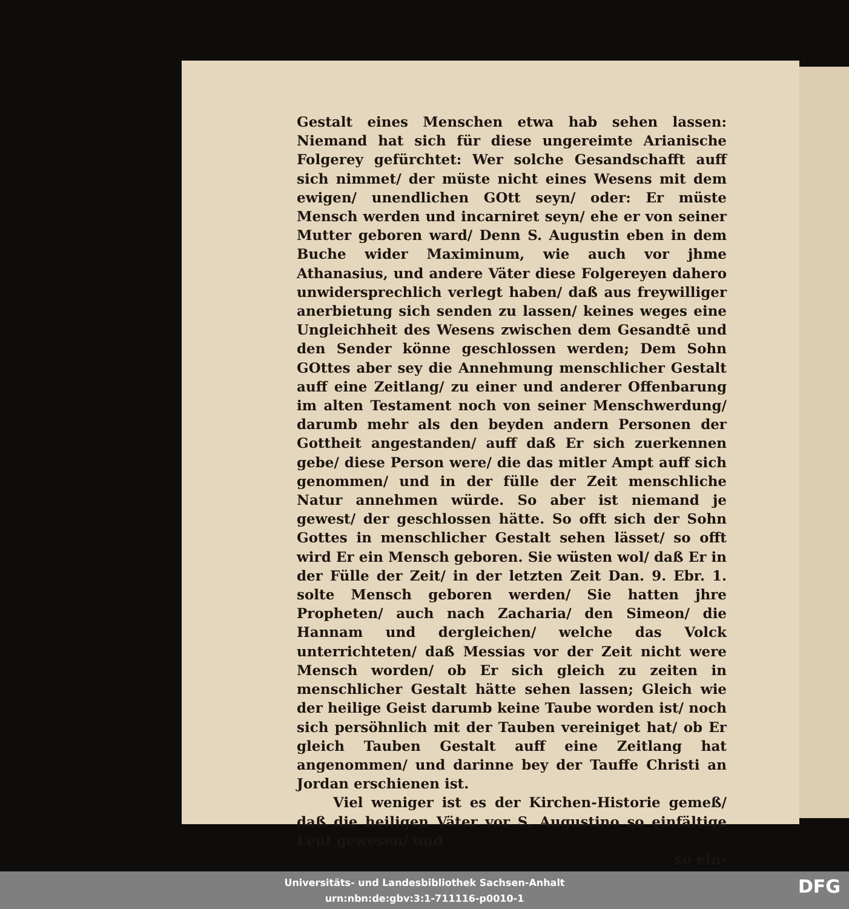Gestalt eines Menschen etwa hab sehen lassen: Niemand hat sich für diese ungereimte Arianische Folgerey gefürchtet: Wer solche Gesandschafft auff sich nimmet/ der müste nicht eines Wesens mit dem ewigen/ unendlichen GOtt seyn/ oder: Er müste Mensch werden und incarniret seyn/ ehe er von seiner Mutter geboren ward/ Denn S. Augustin eben in dem Buche wider Maximinum, wie auch vor jhme Athanasius, und andere Väter diese Folgereyen dahero unwidersprechlich verlegt haben/ daß aus freywilliger anerbietung sich senden zu lassen/ keines weges eine Ungleichheit des Wesens zwischen dem Gesandtē und den Sender könne geschlossen werden; Dem Sohn GOttes aber sey die Annehmung menschlicher Gestalt auff eine Zeitlang/ zu einer und anderer Offenbarung im alten Testament noch von seiner Menschwerdung/ darumb mehr als den beyden andern Personen der Gottheit angestanden/ auff daß Er sich zuerkennen gebe/ diese Person were/ die das mitler Ampt auff sich genommen/ und in der fülle der Zeit menschliche Natur annehmen würde. So aber ist niemand je gewest/ der geschlossen hätte. So offt sich der Sohn Gottes in menschlicher Gestalt sehen lässet/ so offt wird Er ein Mensch geboren. Sie wüsten wol/ daß Er in der Fülle der Zeit/ in der letzten Zeit Dan. 9. Ebr. 1. solte Mensch geboren werden/ Sie hatten jhre Propheten/ auch nach Zacharia/ den Simeon/ die Hannam und dergleichen/ welche das Volck unterrichteten/ daß Messias vor der Zeit nicht were Mensch worden/ ob Er sich gleich zu zeiten in menschlicher Gestalt hätte sehen lassen; Gleich wie der heilige Geist darumb keine Taube worden ist/ noch sich persöhnlich mit der Tauben vereiniget hat/ ob Er gleich Tauben Gestalt auff eine Zeitlang hat angenommen/ und darinne bey der Tauffe Christi an Jordan erschienen ist.
Viel weniger ist es der Kirchen-Historie gemeß/ daß die heiligen Väter vor S. Augustino so einfältige Leut gewesen/ und
so ein-
Universitäts- und Landesbibliothek Sachsen-Anhalt
urn:nbn:de:gbv:3:1-711116-p0010-1
DFG